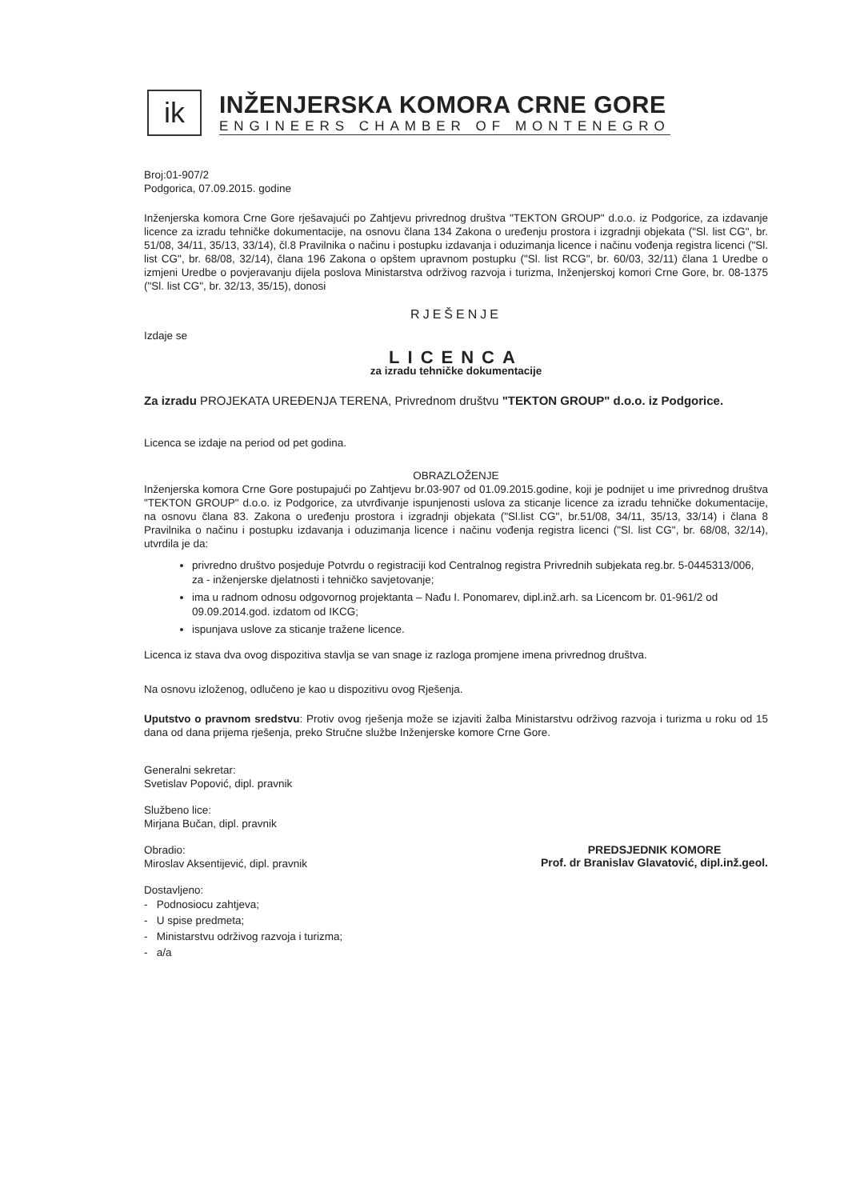ik
INŽENJERSKA KOMORA CRNE GORE
ENGINEERS CHAMBER OF MONTENEGRO
Broj:01-907/2
Podgorica, 07.09.2015. godine
Inženjerska komora Crne Gore rješavajući po Zahtjevu privrednog društva "TEKTON GROUP" d.o.o. iz Podgorice, za izdavanje licence za izradu tehničke dokumentacije, na osnovu člana 134 Zakona o uređenju prostora i izgradnji objekata ("Sl. list CG", br. 51/08, 34/11, 35/13, 33/14), čl.8 Pravilnika o načinu i postupku izdavanja i oduzimanja licence i načinu vođenja registra licenci ("Sl. list CG", br. 68/08, 32/14), člana 196 Zakona o opštem upravnom postupku ("Sl. list RCG", br. 60/03, 32/11) člana 1 Uredbe o izmjeni Uredbe o povjeravanju dijela poslova Ministarstva održivog razvoja i turizma, Inženjerskoj komori Crne Gore, br. 08-1375 ("Sl. list CG", br. 32/13, 35/15), donosi
RJEŠENJE
Izdaje se
LICENCA
za izradu tehničke dokumentacije
Za izradu PROJEKATA UREĐENJA TERENA, Privrednom društvu "TEKTON GROUP" d.o.o. iz Podgorice.
Licenca se izdaje na period od pet godina.
OBRAZLOŽENJE
Inženjerska komora Crne Gore postupajući po Zahtjevu br.03-907 od 01.09.2015.godine, koji je podnijet u ime privrednog društva "TEKTON GROUP" d.o.o. iz Podgorice, za utvrđivanje ispunjenosti uslova za sticanje licence za izradu tehničke dokumentacije, na osnovu člana 83. Zakona o uređenju prostora i izgradnji objekata ("Sl.list CG", br.51/08, 34/11, 35/13, 33/14) i člana 8 Pravilnika o načinu i postupku izdavanja i oduzimanja licence i načinu vođenja registra licenci ("Sl. list CG", br. 68/08, 32/14), utvrdila je da:
privredno društvo posjeduje Potvrdu o registraciji kod Centralnog registra Privrednih subjekata reg.br. 5-0445313/006, za - inženjerske djelatnosti i tehničko savjetovanje;
ima u radnom odnosu odgovornog projektanta – Nađu I. Ponomarev, dipl.inž.arh. sa Licencom br. 01-961/2 od 09.09.2014.god. izdatom od IKCG;
ispunjava uslove za sticanje tražene licence.
Licenca iz stava dva ovog dispozitiva stavlja se van snage iz razloga promjene imena privrednog društva.
Na osnovu izloženog, odlučeno je kao u dispozitivu ovog Rješenja.
Uputstvo o pravnom sredstvu: Protiv ovog rješenja može se izjaviti žalba Ministarstvu održivog razvoja i turizma u roku od 15 dana od dana prijema rješenja, preko Stručne službe Inženjerske komore Crne Gore.
Generalni sekretar:
Svetislav Popović, dipl. pravnik
Službeno lice:
Mirjana Bučan, dipl. pravnik
Obradio:
Miroslav Aksentijević, dipl. pravnik
Dostavljeno:
- Podnosiocu zahtjeva;
- U spise predmeta;
- Ministarstvu održivog razvoja i turizma;
- a/a
PREDSJEDNIK KOMORE
Prof. dr Branislav Glavatović, dipl.inž.geol.